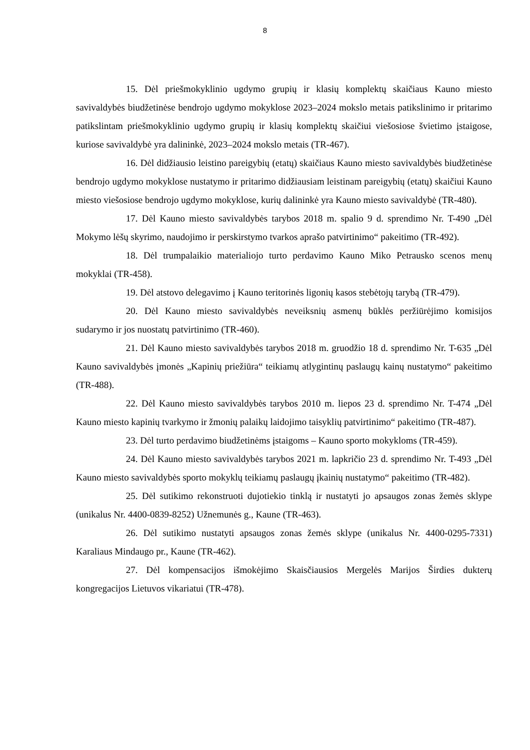8
15. Dėl priešmokyklinio ugdymo grupių ir klasių komplektų skaičiaus Kauno miesto savivaldybės biudžetinėse bendrojo ugdymo mokyklose 2023–2024 mokslo metais patikslinimo ir pritarimo patikslintam priešmokyklinio ugdymo grupių ir klasių komplektų skaičiui viešosiose švietimo įstaigose, kuriose savivaldybė yra dalininkė, 2023–2024 mokslo metais (TR-467).
16. Dėl didžiausio leistino pareigybių (etatų) skaičiaus Kauno miesto savivaldybės biudžetinėse bendrojo ugdymo mokyklose nustatymo ir pritarimo didžiausiam leistinam pareigybių (etatų) skaičiui Kauno miesto viešosiose bendrojo ugdymo mokyklose, kurių dalininkė yra Kauno miesto savivaldybė (TR-480).
17. Dėl Kauno miesto savivaldybės tarybos 2018 m. spalio 9 d. sprendimo Nr. T-490 „Dėl Mokymo lėšų skyrimo, naudojimo ir perskirstymo tvarkos aprašo patvirtinimo“ pakeitimo (TR-492).
18. Dėl trumpalaikio materialiojo turto perdavimo Kauno Miko Petrausko scenos menų mokyklai (TR-458).
19. Dėl atstovo delegavimo į Kauno teritorinės ligonių kasos stebėtojų tarybą (TR-479).
20. Dėl Kauno miesto savivaldybės neveiksnių asmenų būklės peržiūrėjimo komisijos sudarymo ir jos nuostatų patvirtinimo (TR-460).
21. Dėl Kauno miesto savivaldybės tarybos 2018 m. gruodžio 18 d. sprendimo Nr. T-635 „Dėl Kauno savivaldybės įmonės „Kapinių priežiūra“ teikiamų atlygintinų paslaugų kainų nustatymo“ pakeitimo (TR-488).
22. Dėl Kauno miesto savivaldybės tarybos 2010 m. liepos 23 d. sprendimo Nr. T-474 „Dėl Kauno miesto kapinių tvarkymo ir žmonių palaikų laidojimo taisyklių patvirtinimo“ pakeitimo (TR-487).
23. Dėl turto perdavimo biudžetinėms įstaigoms – Kauno sporto mokykloms (TR-459).
24. Dėl Kauno miesto savivaldybės tarybos 2021 m. lapkričio 23 d. sprendimo Nr. T-493 „Dėl Kauno miesto savivaldybės sporto mokyklų teikiamų paslaugų įkainių nustatymo“ pakeitimo (TR-482).
25. Dėl sutikimo rekonstruoti dujotiekio tinklą ir nustatyti jo apsaugos zonas žemės sklype (unikalus Nr. 4400-0839-8252) Užnemunės g., Kaune (TR-463).
26. Dėl sutikimo nustatyti apsaugos zonas žemės sklype (unikalus Nr. 4400-0295-7331) Karaliaus Mindaugo pr., Kaune (TR-462).
27. Dėl kompensacijos išmokėjimo Skaisčiausios Mergelės Marijos Širdies dukterų kongregacijos Lietuvos vikariatui (TR-478).